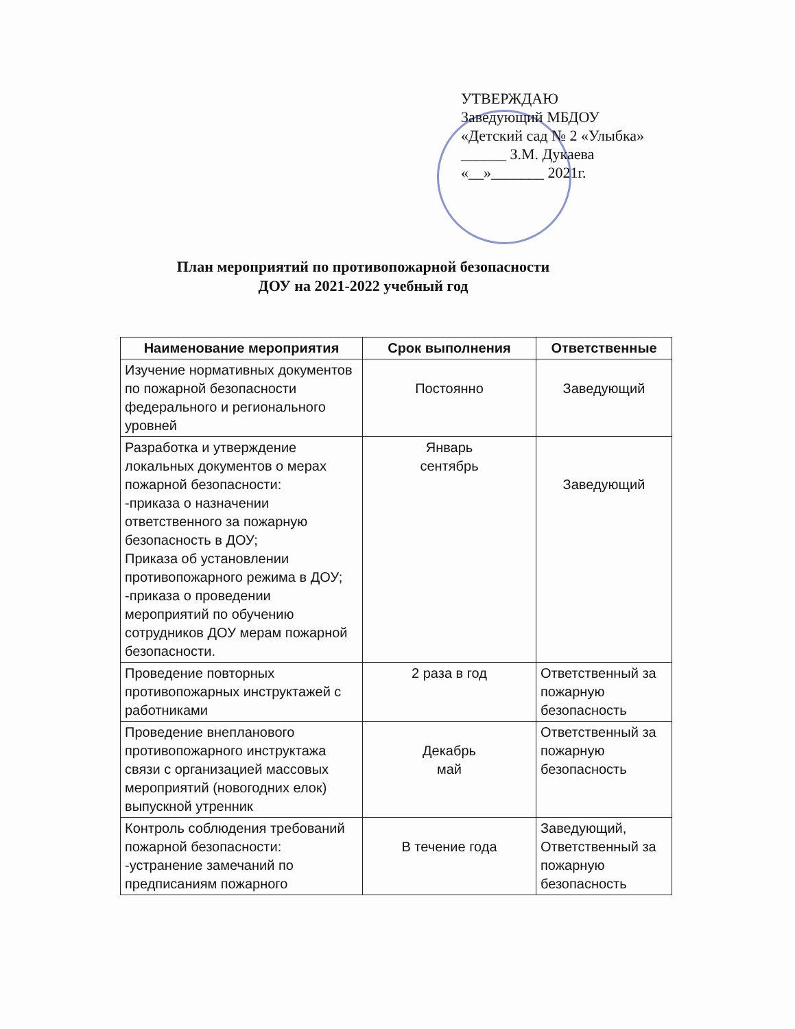УТВЕРЖДАЮ
Заведующий МБДОУ
«Детский сад № 2 «Улыбка»
______ З.М. Дукаева
«__»_______ 2021г.
План мероприятий по противопожарной безопасности
ДОУ на 2021-2022 учебный год
| Наименование мероприятия | Срок выполнения | Ответственные |
| --- | --- | --- |
| Изучение нормативных документов по пожарной безопасности федерального и регионального уровней | Постоянно | Заведующий |
| Разработка и утверждение локальных документов о мерах пожарной безопасности: -приказа о назначении ответственного за пожарную безопасность в ДОУ; Приказа об установлении противопожарного режима в ДОУ; -приказа о проведении мероприятий по обучению сотрудников ДОУ мерам пожарной безопасности. | Январь сентябрь | Заведующий |
| Проведение повторных противопожарных инструктажей с работниками | 2 раза в год | Ответственный за пожарную безопасность |
| Проведение внепланового противопожарного инструктажа связи с организацией массовых мероприятий (новогодних елок) выпускной утренник | Декабрь май | Ответственный за пожарную безопасность |
| Контроль соблюдения требований пожарной безопасности: -устранение замечаний по предписаниям пожарного | В течение года | Заведующий, Ответственный за пожарную безопасность |